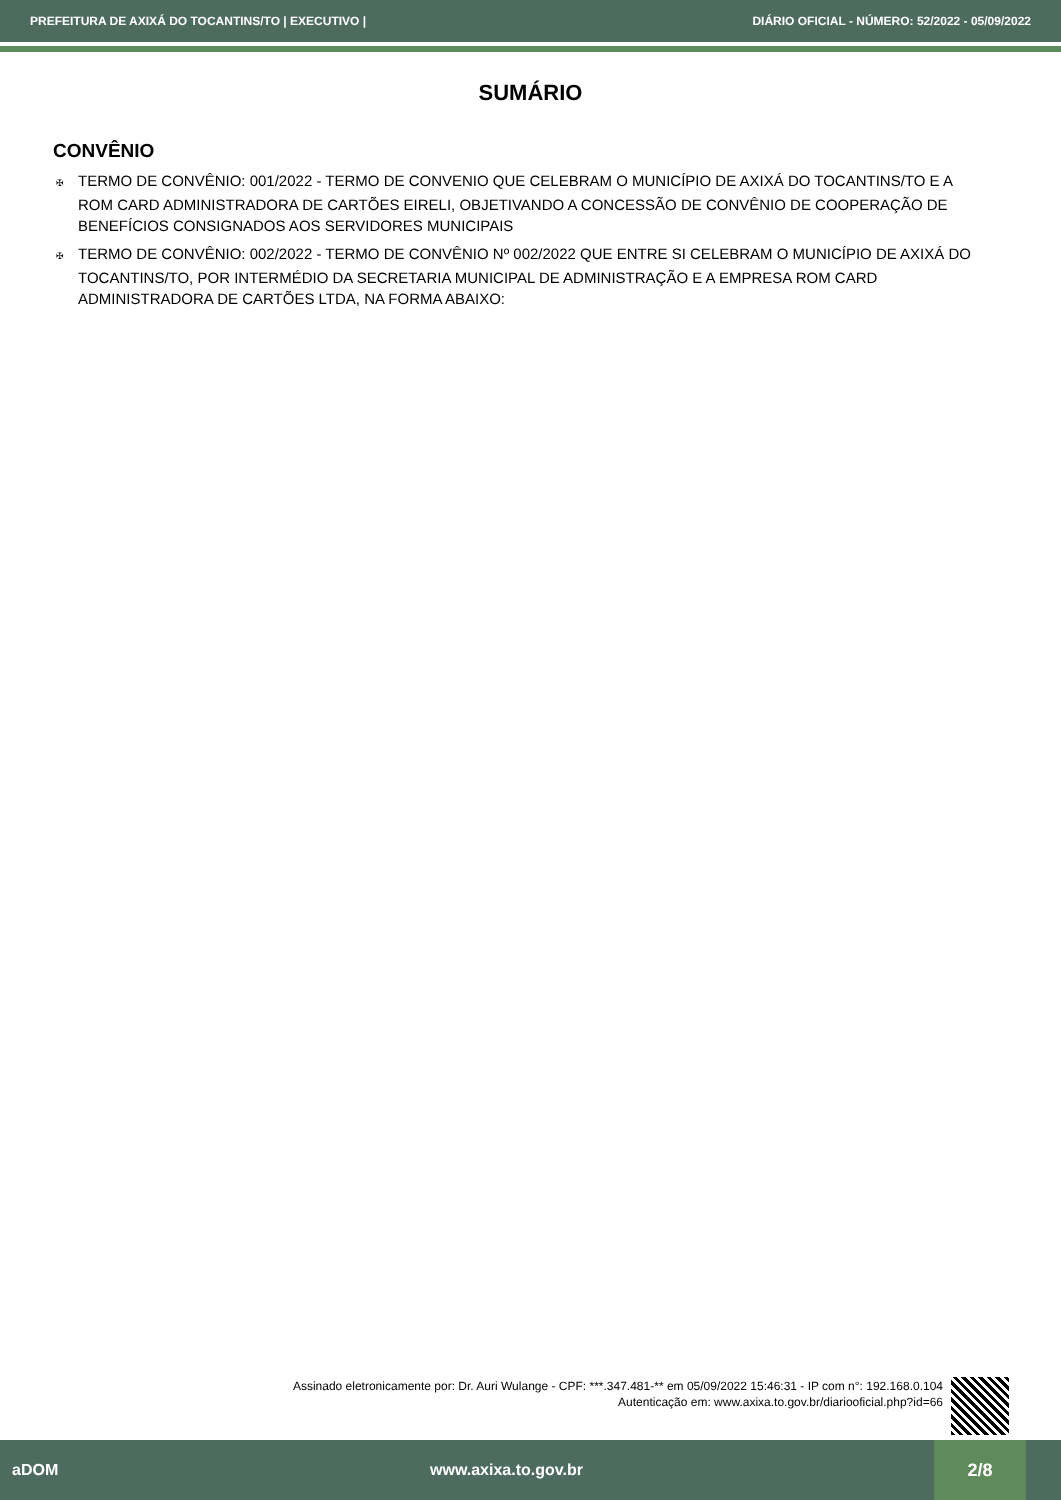PREFEITURA DE AXIXÁ DO TOCANTINS/TO | EXECUTIVO | DIÁRIO OFICIAL - NÚMERO: 52/2022 - 05/09/2022
SUMÁRIO
CONVÊNIO
✠ TERMO DE CONVÊNIO: 001/2022 - TERMO DE CONVENIO QUE CELEBRAM O MUNICÍPIO DE AXIXÁ DO TOCANTINS/TO E A ROM CARD ADMINISTRADORA DE CARTÕES EIRELI, OBJETIVANDO A CONCESSÃO DE CONVÊNIO DE COOPERAÇÃO DE BENEFÍCIOS CONSIGNADOS AOS SERVIDORES MUNICIPAIS
✠ TERMO DE CONVÊNIO: 002/2022 - TERMO DE CONVÊNIO Nº 002/2022 QUE ENTRE SI CELEBRAM O MUNICÍPIO DE AXIXÁ DO TOCANTINS/TO, POR INTERMÉDIO DA SECRETARIA MUNICIPAL DE ADMINISTRAÇÃO E A EMPRESA ROM CARD ADMINISTRADORA DE CARTÕES LTDA, NA FORMA ABAIXO:
Assinado eletronicamente por: Dr. Auri Wulange - CPF: ***.347.481-** em 05/09/2022 15:46:31 - IP com n°: 192.168.0.104
Autenticação em: www.axixa.to.gov.br/diariooficial.php?id=66
aDOM www.axixa.to.gov.br 2/8